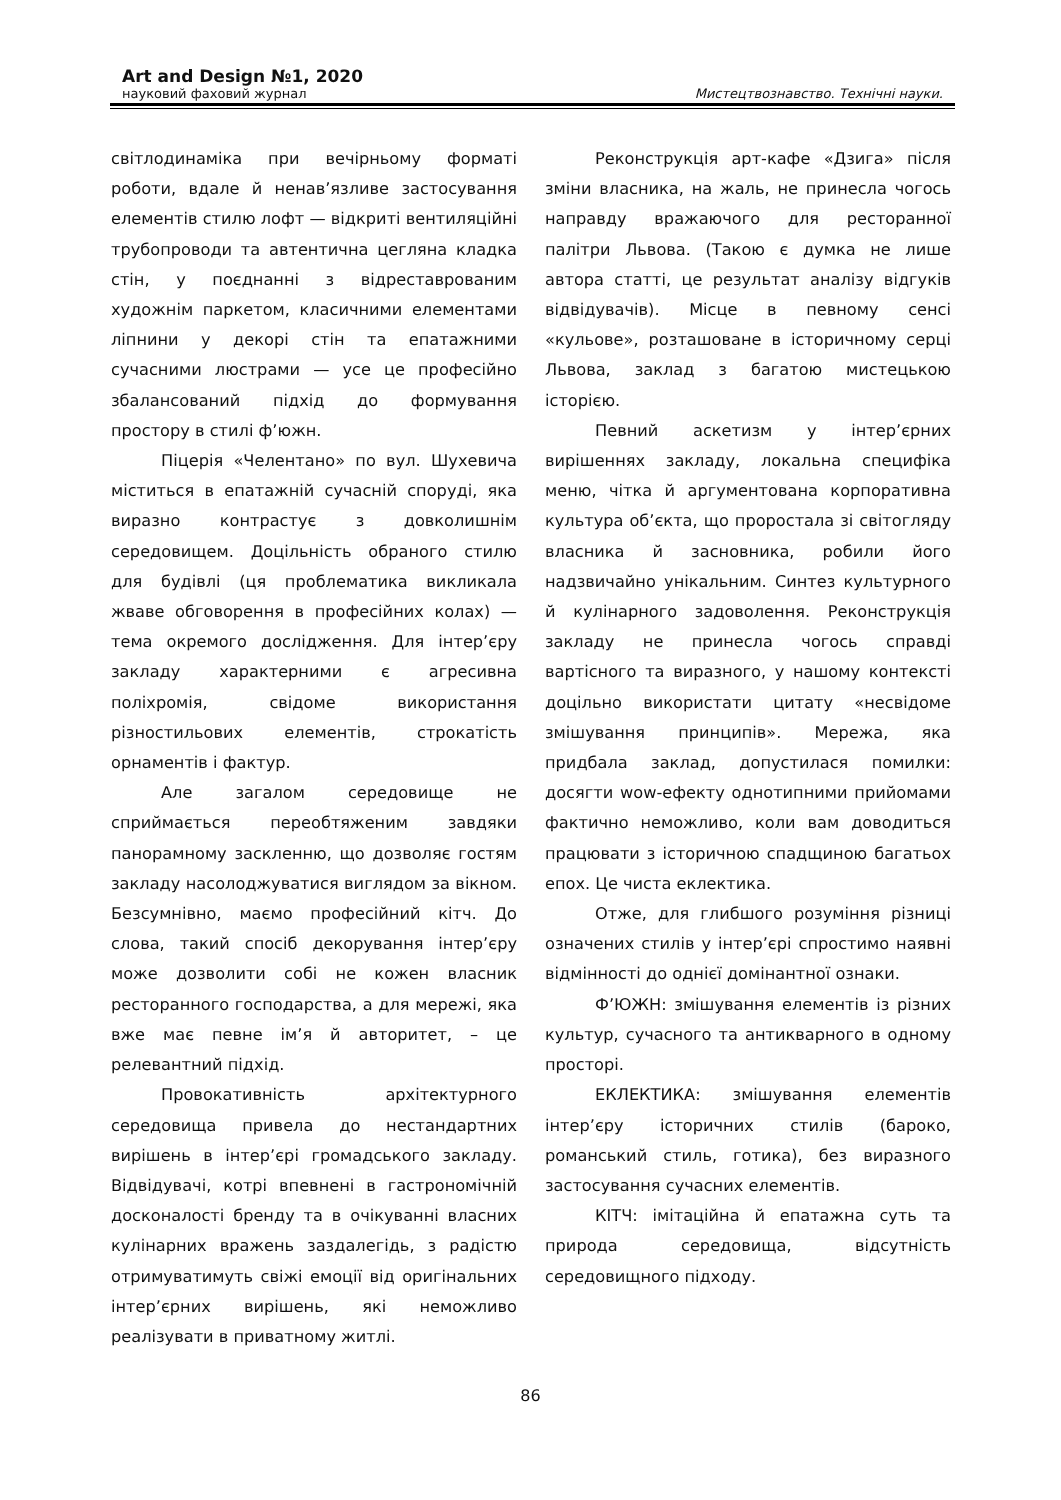Art and Design №1, 2020
науковий фаховий журнал Мистецтвознавство. Технічні науки.
світлодинаміка при вечірньому форматі роботи, вдале й ненав’язливе застосування елементів стилю лофт — відкриті вентиляційні трубопроводи та автентична цегляна кладка стін, у поєднанні з відреставрованим художнім паркетом, класичними елементами ліпнини у декорі стін та епатажними сучасними люстрами — усе це професійно збалансований підхід до формування простору в стилі ф’южн.
Піцерія «Челентано» по вул. Шухевича міститься в епатажній сучасній споруді, яка виразно контрастує з довколишнім середовищем. Доцільність обраного стилю для будівлі (ця проблематика викликала жваве обговорення в професійних колах) — тема окремого дослідження. Для інтер’єру закладу характерними є агресивна поліхромія, свідоме використання різностильових елементів, строкатість орнаментів і фактур.
Але загалом середовище не сприймається переобтяженим завдяки панорамному заскленню, що дозволяє гостям закладу насолоджуватися виглядом за вікном. Безсумнівно, маємо професійний кітч. До слова, такий спосіб декорування інтер’єру може дозволити собі не кожен власник ресторанного господарства, а для мережі, яка вже має певне ім’я й авторитет, – це релевантний підхід.
Провокативність архітектурного середовища привела до нестандартних вирішень в інтер’єрі громадського закладу. Відвідувачі, котрі впевнені в гастрономічній досконалості бренду та в очікуванні власних кулінарних вражень заздалегідь, з радістю отримуватимуть свіжі емоції від оригінальних інтер’єрних вирішень, які неможливо реалізувати в приватному житлі.
Реконструкція арт-кафе «Дзига» після зміни власника, на жаль, не принесла чогось направду вражаючого для ресторанної палітри Львова. (Такою є думка не лише автора статті, це результат аналізу відгуків відвідувачів). Місце в певному сенсі «кульове», розташоване в історичному серці Львова, заклад з багатою мистецькою історією.
Певний аскетизм у інтер’єрних вирішеннях закладу, локальна специфіка меню, чітка й аргументована корпоративна культура об’єкта, що проростала зі світогляду власника й засновника, робили його надзвичайно унікальним. Синтез культурного й кулінарного задоволення. Реконструкція закладу не принесла чогось справді вартісного та виразного, у нашому контексті доцільно використати цитату «несвідоме змішування принципів». Мережа, яка придбала заклад, допустилася помилки: досягти wow-ефекту однотипними прийомами фактично неможливо, коли вам доводиться працювати з історичною спадщиною багатьох епох. Це чиста еклектика.
Отже, для глибшого розуміння різниці означених стилів у інтер’єрі спростимо наявні відмінності до однієї домінантної ознаки.
Ф’ЮЖН: змішування елементів із різних культур, сучасного та антикварного в одному просторі.
ЕКЛЕКТИКА: змішування елементів інтер’єру історичних стилів (бароко, романський стиль, готика), без виразного застосування сучасних елементів.
КІТЧ: імітаційна й епатажна суть та природа середовища, відсутність середовищного підходу.
86